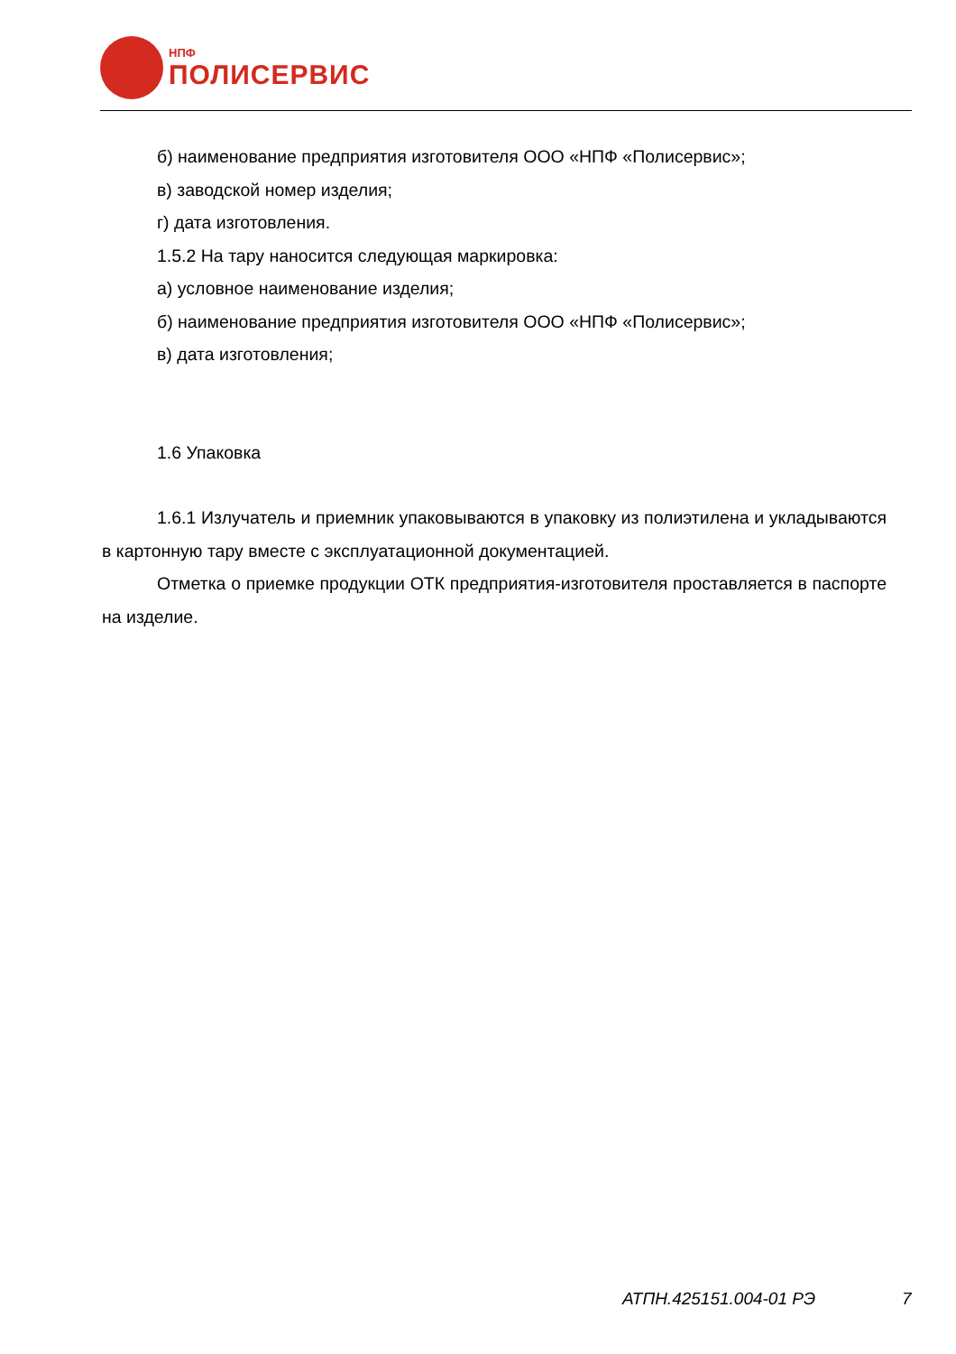НПФ
ПОЛИСЕРВИС
б) наименование предприятия изготовителя ООО «НПФ «Полисервис»;
в) заводской номер изделия;
г) дата изготовления.
1.5.2 На тару наносится следующая маркировка:
а) условное наименование изделия;
б) наименование предприятия изготовителя ООО «НПФ «Полисервис»;
в) дата изготовления;
1.6 Упаковка
1.6.1 Излучатель и приемник упаковываются в упаковку из полиэтилена и укладываются в картонную тару вместе с эксплуатационной документацией.
Отметка о приемке продукции ОТК предприятия-изготовителя проставляется в паспорте на изделие.
АТПН.425151.004-01 РЭ 7